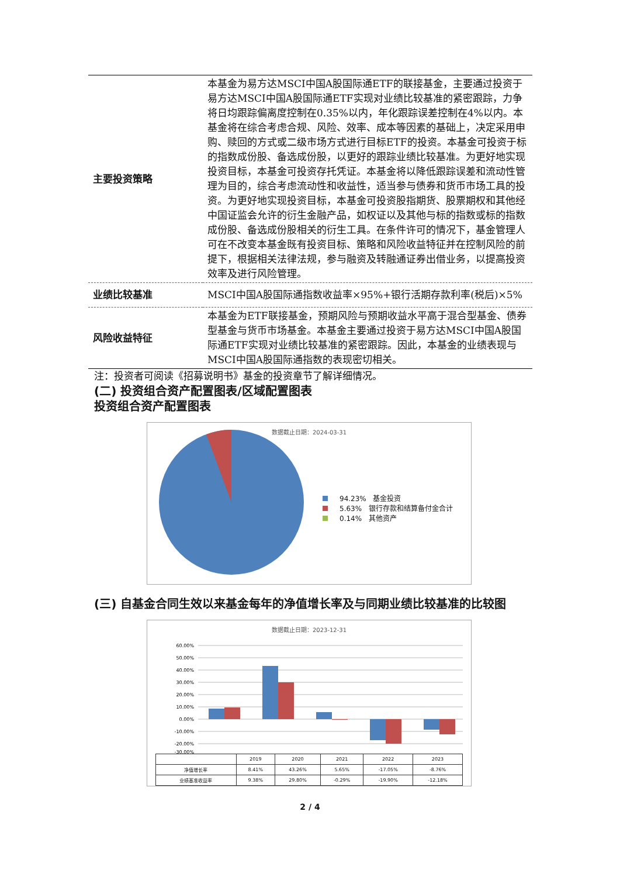| 主要投资策略 | 本基金为易方达MSCI中国A股国际通ETF的联接基金，主要通过投资于易方达MSCI中国A股国际通ETF实现对业绩比较基准的紧密跟踪，力争将日均跟踪偏离度控制在0.35%以内，年化跟踪误差控制在4%以内。本基金将在综合考虑合规、风险、效率、成本等因素的基础上，决定采用申购、赎回的方式或二级市场方式进行目标ETF的投资。本基金可投资于标的指数成份股、备选成份股，以更好的跟踪业绩比较基准。为更好地实现投资目标，本基金可投资存托凭证。本基金将以降低跟踪误差和流动性管理为目的，综合考虑流动性和收益性，适当参与债券和货币市场工具的投资。为更好地实现投资目标，本基金可投资股指期货、股票期权和其他经中国证监会允许的衍生金融产品，如权证以及其他与标的指数或标的指数成份股、备选成份股相关的衍生工具。在条件许可的情况下，基金管理人可在不改变本基金既有投资目标、策略和风险收益特征并在控制风险的前提下，根据相关法律法规，参与融资及转融通证券出借业务，以提高投资效率及进行风险管理。 |
| 业绩比较基准 | MSCI中国A股国际通指数收益率×95%+银行活期存款利率(税后)×5% |
| 风险收益特征 | 本基金为ETF联接基金，预期风险与预期收益水平高于混合型基金、债券型基金与货币市场基金。本基金主要通过投资于易方达MSCI中国A股国际通ETF实现对业绩比较基准的紧密跟踪。因此，本基金的业绩表现与MSCI中国A股国际通指数的表现密切相关。 |
注：投资者可阅读《招募说明书》基金的投资章节了解详细情况。
(二) 投资组合资产配置图表/区域配置图表
投资组合资产配置图表
数据截止日期：2024-03-31
94.23% 基金投资
5.63% 银行存款和结算备付金合计
0.14% 其他资产
(三) 自基金合同生效以来基金每年的净值增长率及与同期业绩比较基准的比较图
数据截止日期：2023-12-31
60.00%
50.00%
40.00%
30.00%
20.00%
10.00%
0.00%
-10.00%
-20.00%
-30.00%
| | 2019 | 2020 | 2021 | 2022 | 2023 |
| --- | --- | --- | --- | --- | --- |
| 净值增长率 | 8.41% | 43.26% | 5.65% | -17.05% | -8.76% |
| 业绩基准收益率 | 9.38% | 29.80% | -0.29% | -19.90% | -12.18% |
2 / 4